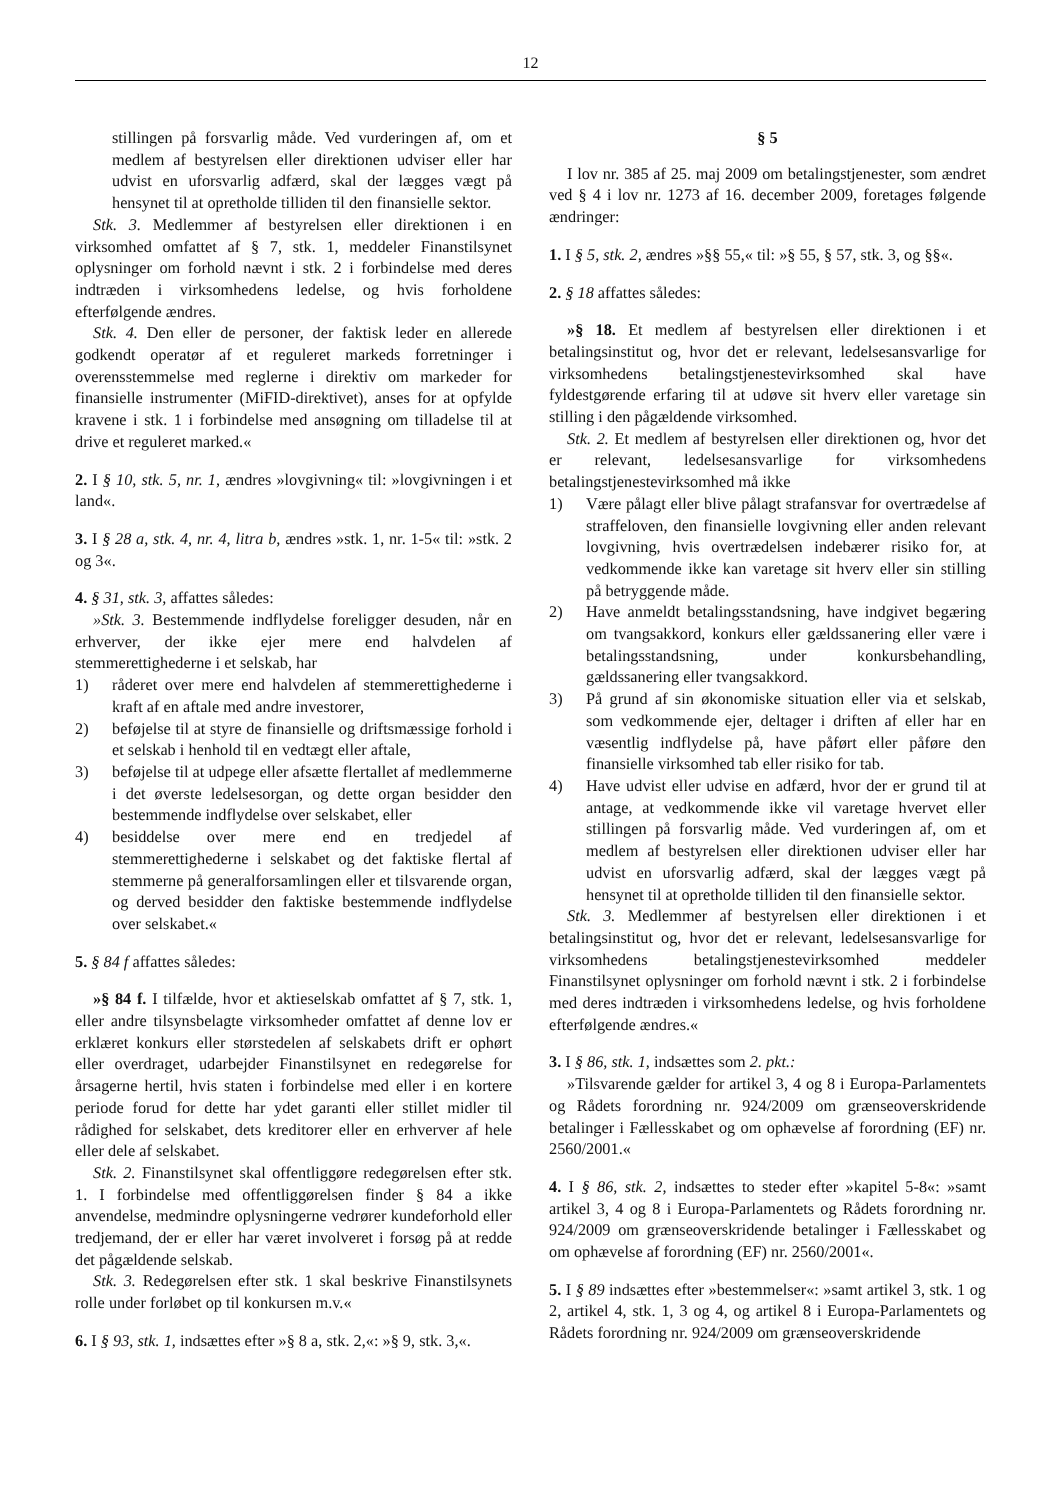12
stillingen på forsvarlig måde. Ved vurderingen af, om et medlem af bestyrelsen eller direktionen udviser eller har udvist en uforsvarlig adfærd, skal der lægges vægt på hensynet til at opretholde tilliden til den finansielle sektor.
Stk. 3. Medlemmer af bestyrelsen eller direktionen i en virksomhed omfattet af § 7, stk. 1, meddeler Finanstilsynet oplysninger om forhold nævnt i stk. 2 i forbindelse med deres indtræden i virksomhedens ledelse, og hvis forholdene efterfølgende ændres.
Stk. 4. Den eller de personer, der faktisk leder en allerede godkendt operatør af et reguleret markeds forretninger i overensstemmelse med reglerne i direktiv om markeder for finansielle instrumenter (MiFID-direktivet), anses for at opfylde kravene i stk. 1 i forbindelse med ansøgning om tilladelse til at drive et reguleret marked.«
2. I § 10, stk. 5, nr. 1, ændres »lovgivning« til: »lovgivningen i et land«.
3. I § 28 a, stk. 4, nr. 4, litra b, ændres »stk. 1, nr. 1-5« til: »stk. 2 og 3«.
4. § 31, stk. 3, affattes således:
»Stk. 3. Bestemmende indflydelse foreligger desuden, når en erhverver, der ikke ejer mere end halvdelen af stemmerettighederne i et selskab, har
1) råderet over mere end halvdelen af stemmerettighederne i kraft af en aftale med andre investorer,
2) beføjelse til at styre de finansielle og driftsmæssige forhold i et selskab i henhold til en vedtægt eller aftale,
3) beføjelse til at udpege eller afsætte flertallet af medlemmerne i det øverste ledelsesorgan, og dette organ besidder den bestemmende indflydelse over selskabet, eller
4) besiddelse over mere end en tredjedel af stemmerettighederne i selskabet og det faktiske flertal af stemmerne på generalforsamlingen eller et tilsvarende organ, og derved besidder den faktiske bestemmende indflydelse over selskabet.«
5. § 84 f affattes således:
»§ 84 f. I tilfælde, hvor et aktieselskab omfattet af § 7, stk. 1, eller andre tilsynsbelagte virksomheder omfattet af denne lov er erklæret konkurs eller størstedelen af selskabets drift er ophørt eller overdraget, udarbejder Finanstilsynet en redegørelse for årsagerne hertil, hvis staten i forbindelse med eller i en kortere periode forud for dette har ydet garanti eller stillet midler til rådighed for selskabet, dets kreditorer eller en erhverver af hele eller dele af selskabet.
Stk. 2. Finanstilsynet skal offentliggøre redegørelsen efter stk. 1. I forbindelse med offentliggørelsen finder § 84 a ikke anvendelse, medmindre oplysningerne vedrører kundeforhold eller tredjemand, der er eller har været involveret i forsøg på at redde det pågældende selskab.
Stk. 3. Redegørelsen efter stk. 1 skal beskrive Finanstilsynets rolle under forløbet op til konkursen m.v.«
6. I § 93, stk. 1, indsættes efter »§ 8 a, stk. 2,«: »§ 9, stk. 3,«.
§ 5
I lov nr. 385 af 25. maj 2009 om betalingstjenester, som ændret ved § 4 i lov nr. 1273 af 16. december 2009, foretages følgende ændringer:
1. I § 5, stk. 2, ændres »§§ 55,« til: »§ 55, § 57, stk. 3, og §§«.
2. § 18 affattes således:
»§ 18. Et medlem af bestyrelsen eller direktionen i et betalingsinstitut og, hvor det er relevant, ledelsesansvarlige for virksomhedens betalingstjenestevirksomhed skal have fyldestgørende erfaring til at udøve sit hverv eller varetage sin stilling i den pågældende virksomhed.
Stk. 2. Et medlem af bestyrelsen eller direktionen og, hvor det er relevant, ledelsesansvarlige for virksomhedens betalingstjenestevirksomhed må ikke
1) Være pålagt eller blive pålagt strafansvar for overtrædelse af straffeloven, den finansielle lovgivning eller anden relevant lovgivning, hvis overtrædelsen indebærer risiko for, at vedkommende ikke kan varetage sit hverv eller sin stilling på betryggende måde.
2) Have anmeldt betalingsstandsning, have indgivet begæring om tvangsakkord, konkurs eller gældssanering eller være i betalingsstandsning, under konkursbehandling, gældssanering eller tvangsakkord.
3) På grund af sin økonomiske situation eller via et selskab, som vedkommende ejer, deltager i driften af eller har en væsentlig indflydelse på, have påført eller påføre den finansielle virksomhed tab eller risiko for tab.
4) Have udvist eller udvise en adfærd, hvor der er grund til at antage, at vedkommende ikke vil varetage hvervet eller stillingen på forsvarlig måde. Ved vurderingen af, om et medlem af bestyrelsen eller direktionen udviser eller har udvist en uforsvarlig adfærd, skal der lægges vægt på hensynet til at opretholde tilliden til den finansielle sektor.
Stk. 3. Medlemmer af bestyrelsen eller direktionen i et betalingsinstitut og, hvor det er relevant, ledelsesansvarlige for virksomhedens betalingstjenestevirksomhed meddeler Finanstilsynet oplysninger om forhold nævnt i stk. 2 i forbindelse med deres indtræden i virksomhedens ledelse, og hvis forholdene efterfølgende ændres.«
3. I § 86, stk. 1, indsættes som 2. pkt.:
»Tilsvarende gælder for artikel 3, 4 og 8 i Europa-Parlamentets og Rådets forordning nr. 924/2009 om grænseoverskridende betalinger i Fællesskabet og om ophævelse af forordning (EF) nr. 2560/2001.«
4. I § 86, stk. 2, indsættes to steder efter »kapitel 5-8«: »samt artikel 3, 4 og 8 i Europa-Parlamentets og Rådets forordning nr. 924/2009 om grænseoverskridende betalinger i Fællesskabet og om ophævelse af forordning (EF) nr. 2560/2001«.
5. I § 89 indsættes efter »bestemmelser«: »samt artikel 3, stk. 1 og 2, artikel 4, stk. 1, 3 og 4, og artikel 8 i Europa-Parlamentets og Rådets forordning nr. 924/2009 om grænseoverskridende